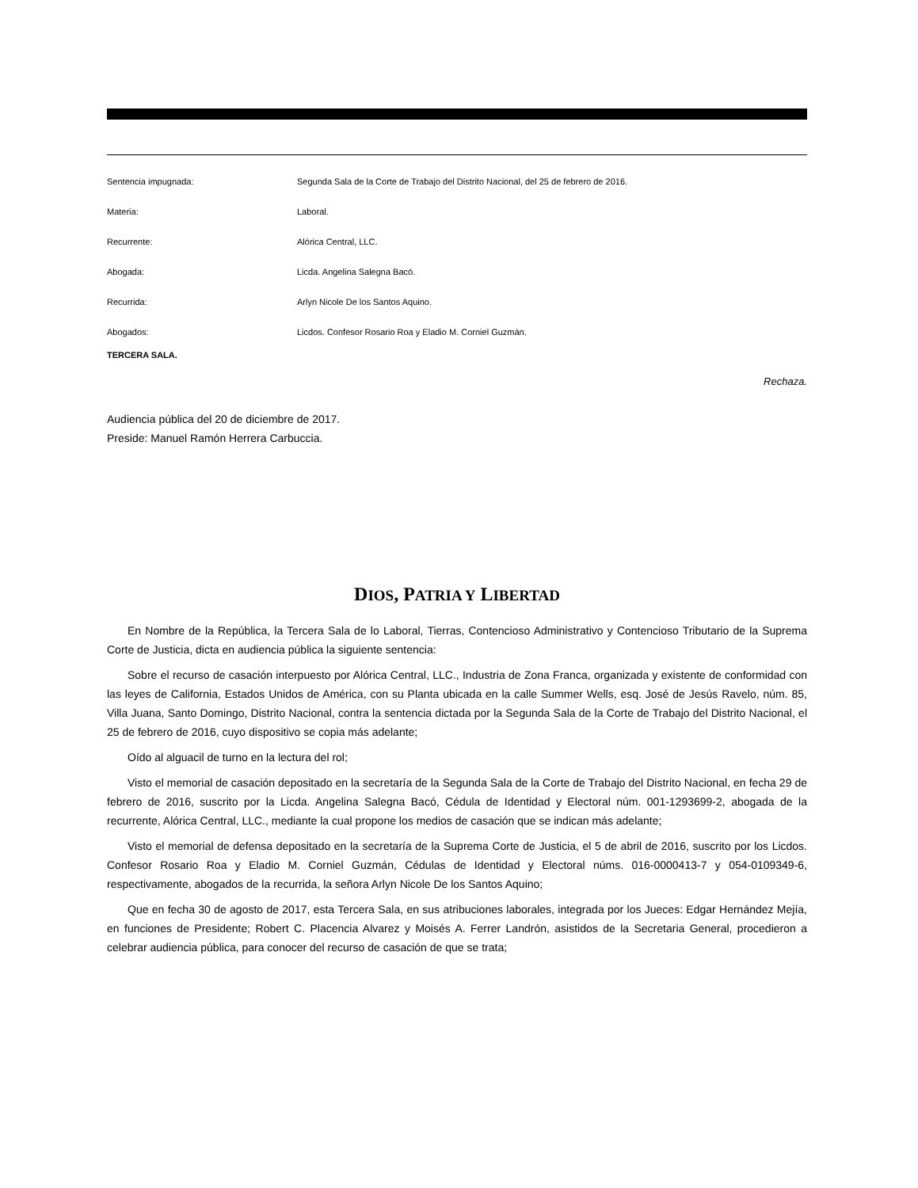Sentencia impugnada: Segunda Sala de la Corte de Trabajo del Distrito Nacional, del 25 de febrero de 2016.
Materia: Laboral.
Recurrente: Alórica Central, LLC.
Abogada: Licda. Angelina Salegna Bacó.
Recurrida: Arlyn Nicole De los Santos Aquino.
Abogados: Licdos. Confesor Rosario Roa y Eladio M. Corniel Guzmán.
TERCERA SALA.
Rechaza.
Audiencia pública del 20 de diciembre de 2017.
Preside: Manuel Ramón Herrera Carbuccia.
DIOS, PATRIA Y LIBERTAD
En Nombre de la República, la Tercera Sala de lo Laboral, Tierras, Contencioso Administrativo y Contencioso Tributario de la Suprema Corte de Justicia, dicta en audiencia pública la siguiente sentencia:
Sobre el recurso de casación interpuesto por Alórica Central, LLC., Industria de Zona Franca, organizada y existente de conformidad con las leyes de California, Estados Unidos de América, con su Planta ubicada en la calle Summer Wells, esq. José de Jesús Ravelo, núm. 85, Villa Juana, Santo Domingo, Distrito Nacional, contra la sentencia dictada por la Segunda Sala de la Corte de Trabajo del Distrito Nacional, el 25 de febrero de 2016, cuyo dispositivo se copia más adelante;
Oído al alguacil de turno en la lectura del rol;
Visto el memorial de casación depositado en la secretaría de la Segunda Sala de la Corte de Trabajo del Distrito Nacional, en fecha 29 de febrero de 2016, suscrito por la Licda. Angelina Salegna Bacó, Cédula de Identidad y Electoral núm. 001-1293699-2, abogada de la recurrente, Alórica Central, LLC., mediante la cual propone los medios de casación que se indican más adelante;
Visto el memorial de defensa depositado en la secretaría de la Suprema Corte de Justicia, el 5 de abril de 2016, suscrito por los Licdos. Confesor Rosario Roa y Eladio M. Corniel Guzmán, Cédulas de Identidad y Electoral núms. 016-0000413-7 y 054-0109349-6, respectivamente, abogados de la recurrida, la señora Arlyn Nicole De los Santos Aquino;
Que en fecha 30 de agosto de 2017, esta Tercera Sala, en sus atribuciones laborales, integrada por los Jueces: Edgar Hernández Mejía, en funciones de Presidente; Robert C. Placencia Alvarez y Moisés A. Ferrer Landrón, asistidos de la Secretaria General, procedieron a celebrar audiencia pública, para conocer del recurso de casación de que se trata;